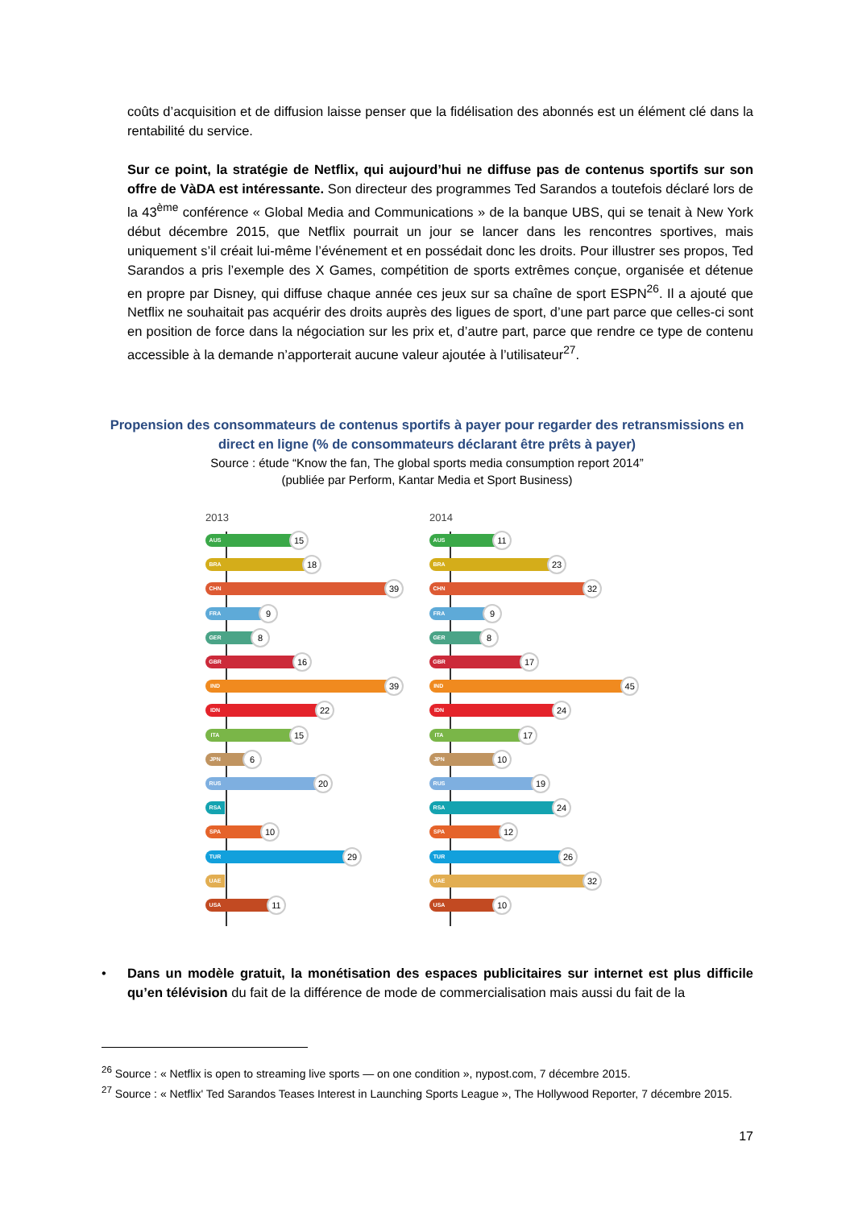coûts d’acquisition et de diffusion laisse penser que la fidélisation des abonnés est un élément clé dans la rentabilité du service.
Sur ce point, la stratégie de Netflix, qui aujourd’hui ne diffuse pas de contenus sportifs sur son offre de VàDA est intéressante. Son directeur des programmes Ted Sarandos a toutefois déclaré lors de la 43<sup>ème</sup> conférence « Global Media and Communications » de la banque UBS, qui se tenait à New York début décembre 2015, que Netflix pourrait un jour se lancer dans les rencontres sportives, mais uniquement s’il créait lui-même l’événement et en possédait donc les droits. Pour illustrer ses propos, Ted Sarandos a pris l’exemple des X Games, compétition de sports extrêmes conçue, organisée et détenue en propre par Disney, qui diffuse chaque année ces jeux sur sa chaîne de sport ESPN<sup>26</sup>. Il a ajouté que Netflix ne souhaitait pas acquérir des droits auprès des ligues de sport, d’une part parce que celles-ci sont en position de force dans la négociation sur les prix et, d’autre part, parce que rendre ce type de contenu accessible à la demande n’apporterait aucune valeur ajoutée à l’utilisateur<sup>27</sup>.
Propension des consommateurs de contenus sportifs à payer pour regarder des retransmissions en direct en ligne (% de consommateurs déclarant être prêts à payer)
Source : étude “Know the fan, The global sports media consumption report 2014”
(publiée par Perform, Kantar Media et Sport Business)
2013
AUS 15
BRA 18
CHN 39
FRA 9
GER 8
GBR 16
IND 39
IDN 22
ITA 15
JPN 6
RUS 20
RSA
SPA 10
TUR 29
UAE
USA 11
2014
AUS 11
BRA 23
CHN 32
FRA 9
GER 8
GBR 17
IND 45
IDN 24
ITA 17
JPN 10
RUS 19
RSA 24
SPA 12
TUR 26
UAE 32
USA 10
• Dans un modèle gratuit, la monétisation des espaces publicitaires sur internet est plus difficile qu’en télévision du fait de la différence de mode de commercialisation mais aussi du fait de la
<sup>26</sup> Source : « Netflix is open to streaming live sports — on one condition », nypost.com, 7 décembre 2015.
<sup>27</sup> Source : « Netflix' Ted Sarandos Teases Interest in Launching Sports League », The Hollywood Reporter, 7 décembre 2015.
17